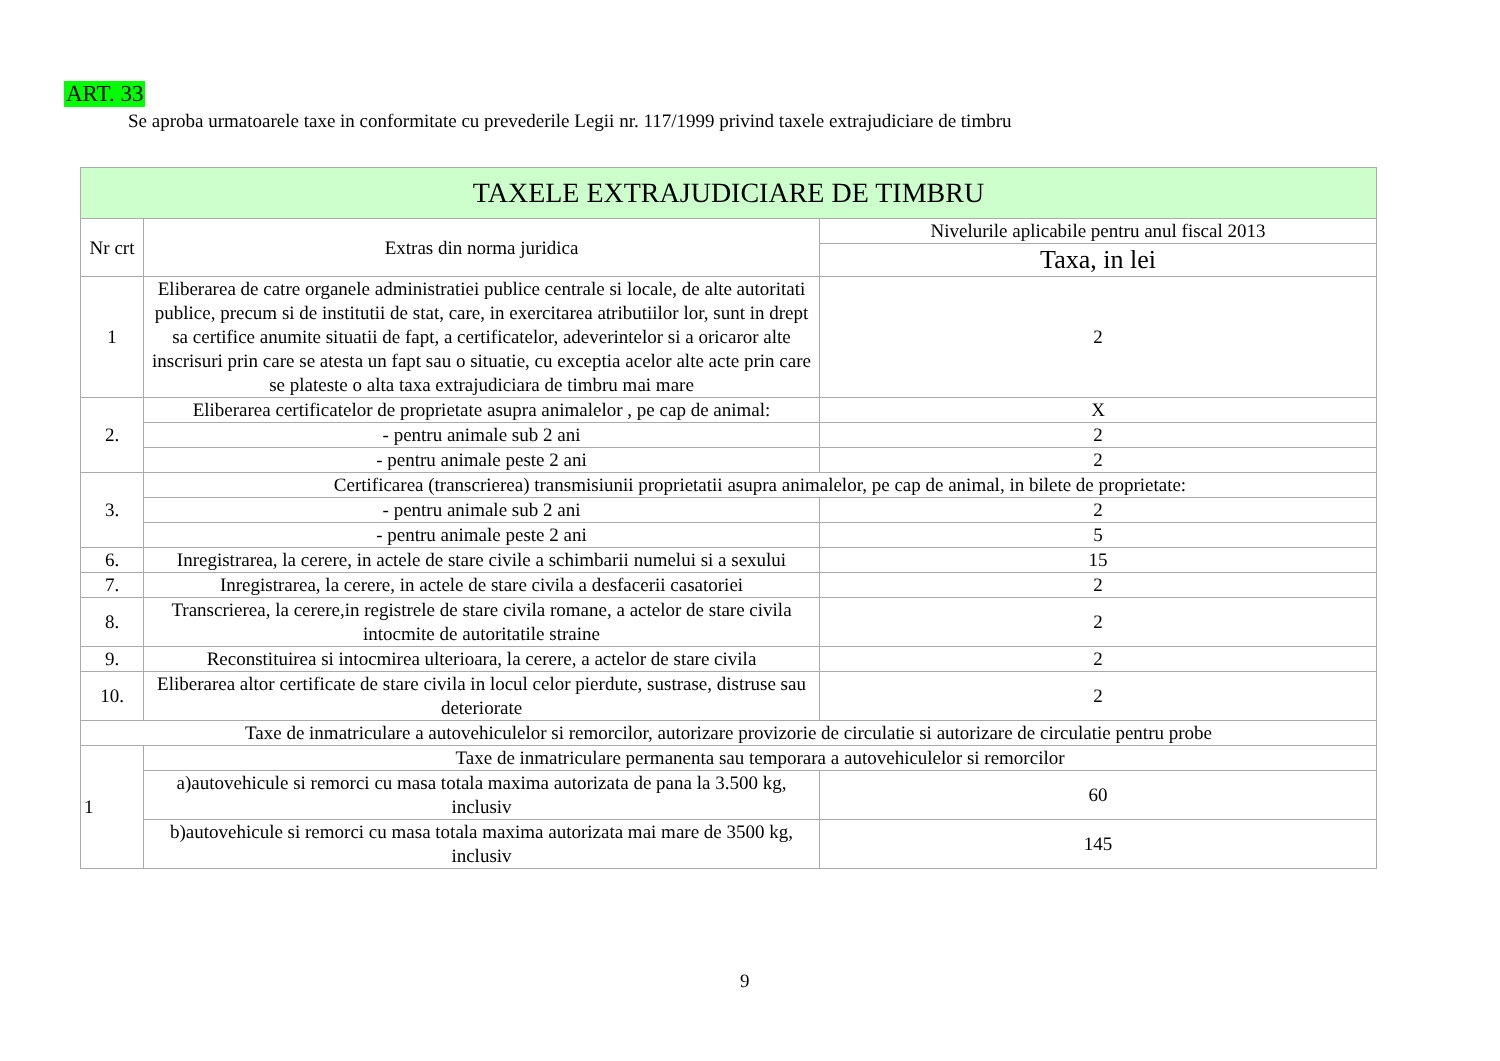ART. 33
Se aproba urmatoarele taxe in conformitate cu prevederile Legii nr. 117/1999 privind taxele extrajudiciare de timbru
| TAXELE EXTRAJUDICIARE DE TIMBRU | | |
| --- | --- | --- |
| Nr crt | Extras din norma juridica | Nivelurile aplicabile pentru anul fiscal 2013 |
| | | Taxa, in lei |
| 1 | Eliberarea de catre organele administratiei publice centrale si locale, de alte autoritati publice, precum si de institutii de stat, care, in exercitarea atributiilor lor, sunt in drept sa certifice anumite situatii de fapt, a certificatelor, adeverintelor si a oricaror alte inscrisuri prin care se atesta un fapt sau o situatie, cu exceptia acelor alte acte prin care se plateste o alta taxa extrajudiciara de timbru mai mare | 2 |
| 2. | Eliberarea certificatelor de proprietate asupra animalelor , pe cap de animal: | X |
| | - pentru animale sub 2 ani | 2 |
| | - pentru animale peste 2 ani | 2 |
| 3. | Certificarea (transcrierea) transmisiunii proprietatii asupra animalelor, pe cap de animal, in bilete de proprietate: | |
| | - pentru animale sub 2 ani | 2 |
| | - pentru animale peste 2 ani | 5 |
| 6. | Inregistrarea, la cerere, in actele de stare civile a schimbarii numelui si a sexului | 15 |
| 7. | Inregistrarea, la cerere, in actele de stare civila a desfacerii casatoriei | 2 |
| 8. | Transcrierea, la cerere,in registrele de stare civila romane, a actelor de stare civila intocmite de autoritatile straine | 2 |
| 9. | Reconstituirea si intocmirea ulterioara, la cerere, a actelor de stare civila | 2 |
| 10. | Eliberarea altor certificate de stare civila in locul celor pierdute, sustrase, distruse sau deteriorate | 2 |
| Taxe de inmatriculare a autovehiculelor si remorcilor, autorizare provizorie de circulatie si autorizare de circulatie pentru probe | | |
| 1 | Taxe de inmatriculare permanenta sau temporara a autovehiculelor si remorcilor | |
| | a)autovehicule si remorci cu masa totala maxima autorizata de pana la 3.500 kg, inclusiv | 60 |
| | b)autovehicule si remorci cu masa totala maxima autorizata mai mare de 3500 kg, inclusiv | 145 |
9